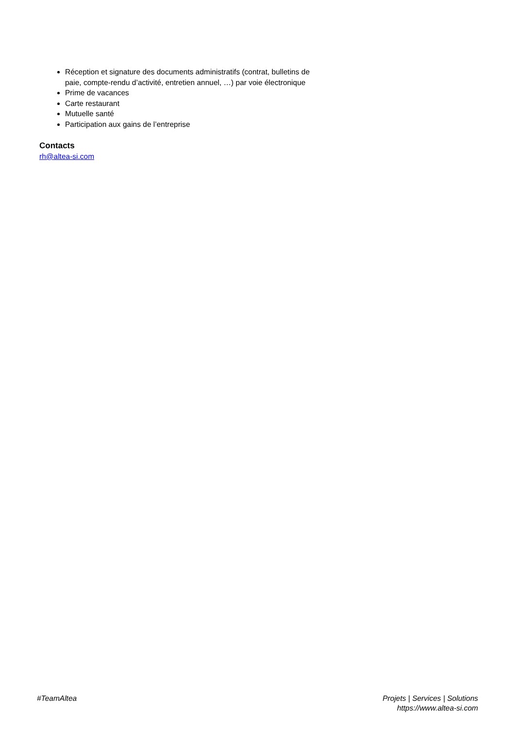Réception et signature des documents administratifs (contrat, bulletins de paie, compte-rendu d’activité, entretien annuel, …) par voie électronique
Prime de vacances
Carte restaurant
Mutuelle santé
Participation aux gains de l’entreprise
Contacts
rh@altea-si.com
#TeamAltea Projets | Services | Solutions
https://www.altea-si.com